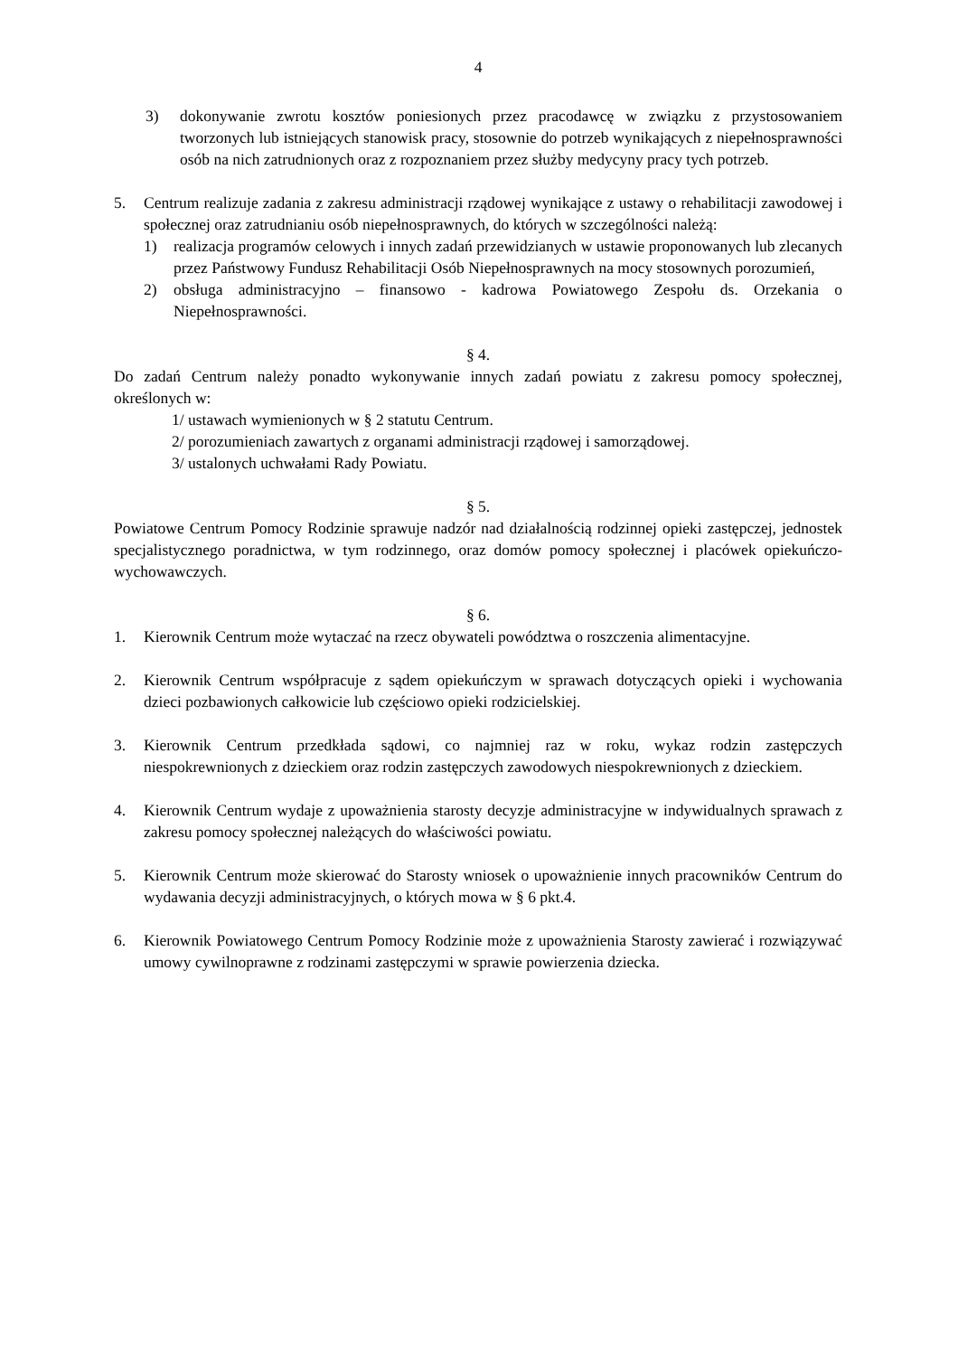4
3) dokonywanie zwrotu kosztów poniesionych przez pracodawcę w związku z przystosowaniem tworzonych lub istniejących stanowisk pracy, stosownie do potrzeb wynikających z niepełnosprawności osób na nich zatrudnionych oraz z rozpoznaniem przez służby medycyny pracy tych potrzeb.
5. Centrum realizuje zadania z zakresu administracji rządowej wynikające z ustawy o rehabilitacji zawodowej i społecznej oraz zatrudnianiu osób niepełnosprawnych, do których w szczególności należą:
1) realizacja programów celowych i innych zadań przewidzianych w ustawie proponowanych lub zlecanych przez Państwowy Fundusz Rehabilitacji Osób Niepełnosprawnych na mocy stosownych porozumień,
2) obsługa administracyjno – finansowo - kadrowa Powiatowego Zespołu ds. Orzekania o Niepełnosprawności.
§ 4.
Do zadań Centrum należy ponadto wykonywanie innych zadań powiatu z zakresu pomocy społecznej, określonych w:
1/ ustawach wymienionych w § 2 statutu Centrum.
2/ porozumieniach zawartych z organami administracji rządowej i samorządowej.
3/ ustalonych uchwałami Rady Powiatu.
§ 5.
Powiatowe Centrum Pomocy Rodzinie sprawuje nadzór nad działalnością rodzinnej opieki zastępczej, jednostek specjalistycznego poradnictwa, w tym rodzinnego, oraz domów pomocy społecznej i placówek opiekuńczo-wychowawczych.
§ 6.
1. Kierownik Centrum może wytaczać na rzecz obywateli powództwa o roszczenia alimentacyjne.
2. Kierownik Centrum współpracuje z sądem opiekuńczym w sprawach dotyczących opieki i wychowania dzieci pozbawionych całkowicie lub częściowo opieki rodzicielskiej.
3. Kierownik Centrum przedkłada sądowi, co najmniej raz w roku, wykaz rodzin zastępczych niespokrewnionych z dzieckiem oraz rodzin zastępczych zawodowych niespokrewnionych z dzieckiem.
4. Kierownik Centrum wydaje z upoważnienia starosty decyzje administracyjne w indywidualnych sprawach z zakresu pomocy społecznej należących do właściwości powiatu.
5. Kierownik Centrum może skierować do Starosty wniosek o upoważnienie innych pracowników Centrum do wydawania decyzji administracyjnych, o których mowa w § 6 pkt.4.
6. Kierownik Powiatowego Centrum Pomocy Rodzinie może z upoważnienia Starosty zawierać i rozwiązywać umowy cywilnoprawne z rodzinami zastępczymi w sprawie powierzenia dziecka.